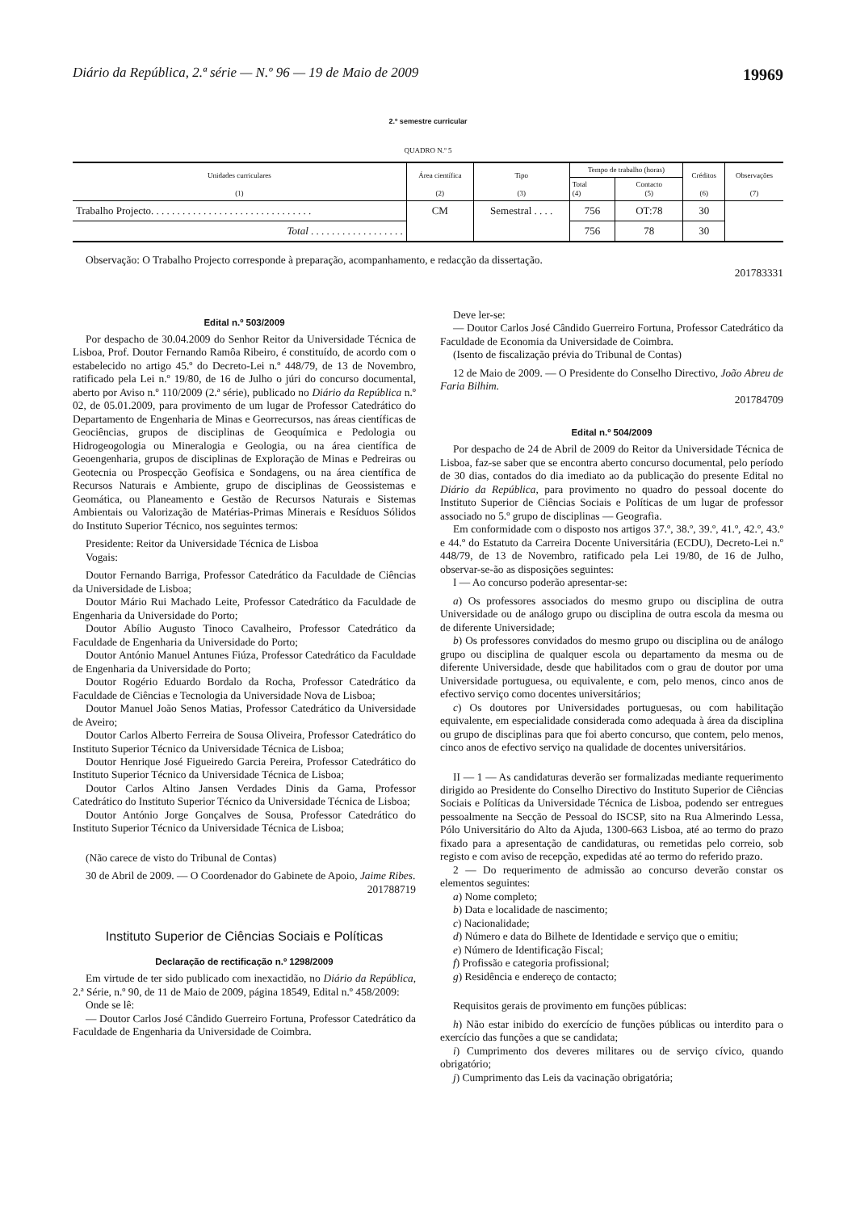Diário da República, 2.ª série — N.º 96 — 19 de Maio de 2009 19969
2.º semestre curricular
QUADRO N.º 5
| Unidades curriculares (1) | Área científica (2) | Tipo (3) | Tempo de trabalho (horas) | | Créditos (6) | Observações (7) |
| --- | --- | --- | --- | --- | --- | --- |
| | | | Total (4) | Contacto (5) | | |
| Trabalho Projecto. . . . . . . . . . . . . . . . . . . . . . . . . . . . . . . | CM | Semestral . . . . | 756 | OT:78 | 30 | |
| Total . . . . . . . . . . . . . . . . . . | | | 756 | 78 | 30 | |
Observação: O Trabalho Projecto corresponde à preparação, acompanhamento, e redacção da dissertação.
201783331
Edital n.º 503/2009
Por despacho de 30.04.2009 do Senhor Reitor da Universidade Técnica de Lisboa, Prof. Doutor Fernando Ramôa Ribeiro, é constituído, de acordo com o estabelecido no artigo 45.º do Decreto-Lei n.º 448/79, de 13 de Novembro, ratificado pela Lei n.º 19/80, de 16 de Julho o júri do concurso documental, aberto por Aviso n.º 110/2009 (2.ª série), publicado no Diário da República n.º 02, de 05.01.2009, para provimento de um lugar de Professor Catedrático do Departamento de Engenharia de Minas e Georrecursos, nas áreas científicas de Geociências, grupos de disciplinas de Geoquímica e Pedologia ou Hidrogeogologia ou Mineralogia e Geologia, ou na área científica de Geoengenharia, grupos de disciplinas de Exploração de Minas e Pedreiras ou Geotecnia ou Prospecção Geofísica e Sondagens, ou na área científica de Recursos Naturais e Ambiente, grupo de disciplinas de Geossistemas e Geomática, ou Planeamento e Gestão de Recursos Naturais e Sistemas Ambientais ou Valorização de Matérias-Primas Minerais e Resíduos Sólidos do Instituto Superior Técnico, nos seguintes termos:
Presidente: Reitor da Universidade Técnica de Lisboa
Vogais:
Doutor Fernando Barriga, Professor Catedrático da Faculdade de Ciências da Universidade de Lisboa;
Doutor Mário Rui Machado Leite, Professor Catedrático da Faculdade de Engenharia da Universidade do Porto;
Doutor Abílio Augusto Tinoco Cavalheiro, Professor Catedrático da Faculdade de Engenharia da Universidade do Porto;
Doutor António Manuel Antunes Fiúza, Professor Catedrático da Faculdade de Engenharia da Universidade do Porto;
Doutor Rogério Eduardo Bordalo da Rocha, Professor Catedrático da Faculdade de Ciências e Tecnologia da Universidade Nova de Lisboa;
Doutor Manuel João Senos Matias, Professor Catedrático da Universidade de Aveiro;
Doutor Carlos Alberto Ferreira de Sousa Oliveira, Professor Catedrático do Instituto Superior Técnico da Universidade Técnica de Lisboa;
Doutor Henrique José Figueiredo Garcia Pereira, Professor Catedrático do Instituto Superior Técnico da Universidade Técnica de Lisboa;
Doutor Carlos Altino Jansen Verdades Dinis da Gama, Professor Catedrático do Instituto Superior Técnico da Universidade Técnica de Lisboa;
Doutor António Jorge Gonçalves de Sousa, Professor Catedrático do Instituto Superior Técnico da Universidade Técnica de Lisboa;
(Não carece de visto do Tribunal de Contas)
30 de Abril de 2009. — O Coordenador do Gabinete de Apoio, Jaime Ribes.
201788719
Instituto Superior de Ciências Sociais e Políticas
Declaração de rectificação n.º 1298/2009
Em virtude de ter sido publicado com inexactidão, no Diário da República, 2.ª Série, n.º 90, de 11 de Maio de 2009, página 18549, Edital n.º 458/2009:
Onde se lê:
— Doutor Carlos José Cândido Guerreiro Fortuna, Professor Catedrático da Faculdade de Engenharia da Universidade de Coimbra.
Deve ler-se:
— Doutor Carlos José Cândido Guerreiro Fortuna, Professor Catedrático da Faculdade de Economia da Universidade de Coimbra.
(Isento de fiscalização prévia do Tribunal de Contas)
12 de Maio de 2009. — O Presidente do Conselho Directivo, João Abreu de Faria Bilhim.
201784709
Edital n.º 504/2009
Por despacho de 24 de Abril de 2009 do Reitor da Universidade Técnica de Lisboa, faz-se saber que se encontra aberto concurso documental, pelo período de 30 dias, contados do dia imediato ao da publicação do presente Edital no Diário da República, para provimento no quadro do pessoal docente do Instituto Superior de Ciências Sociais e Políticas de um lugar de professor associado no 5.º grupo de disciplinas — Geografia.
Em conformidade com o disposto nos artigos 37.º, 38.º, 39.º, 41.º, 42.º, 43.º e 44.º do Estatuto da Carreira Docente Universitária (ECDU), Decreto-Lei n.º 448/79, de 13 de Novembro, ratificado pela Lei 19/80, de 16 de Julho, observar-se-ão as disposições seguintes:
I — Ao concurso poderão apresentar-se:
a) Os professores associados do mesmo grupo ou disciplina de outra Universidade ou de análogo grupo ou disciplina de outra escola da mesma ou de diferente Universidade;
b) Os professores convidados do mesmo grupo ou disciplina ou de análogo grupo ou disciplina de qualquer escola ou departamento da mesma ou de diferente Universidade, desde que habilitados com o grau de doutor por uma Universidade portuguesa, ou equivalente, e com, pelo menos, cinco anos de efectivo serviço como docentes universitários;
c) Os doutores por Universidades portuguesas, ou com habilitação equivalente, em especialidade considerada como adequada à área da disciplina ou grupo de disciplinas para que foi aberto concurso, que contem, pelo menos, cinco anos de efectivo serviço na qualidade de docentes universitários.
II — 1 — As candidaturas deverão ser formalizadas mediante requerimento dirigido ao Presidente do Conselho Directivo do Instituto Superior de Ciências Sociais e Políticas da Universidade Técnica de Lisboa, podendo ser entregues pessoalmente na Secção de Pessoal do ISCSP, sito na Rua Almerindo Lessa, Pólo Universitário do Alto da Ajuda, 1300-663 Lisboa, até ao termo do prazo fixado para a apresentação de candidaturas, ou remetidas pelo correio, sob registo e com aviso de recepção, expedidas até ao termo do referido prazo.
2 — Do requerimento de admissão ao concurso deverão constar os elementos seguintes:
a) Nome completo;
b) Data e localidade de nascimento;
c) Nacionalidade;
d) Número e data do Bilhete de Identidade e serviço que o emitiu;
e) Número de Identificação Fiscal;
f) Profissão e categoria profissional;
g) Residência e endereço de contacto;
Requisitos gerais de provimento em funções públicas:
h) Não estar inibido do exercício de funções públicas ou interdito para o exercício das funções a que se candidata;
i) Cumprimento dos deveres militares ou de serviço cívico, quando obrigatório;
j) Cumprimento das Leis da vacinação obrigatória;